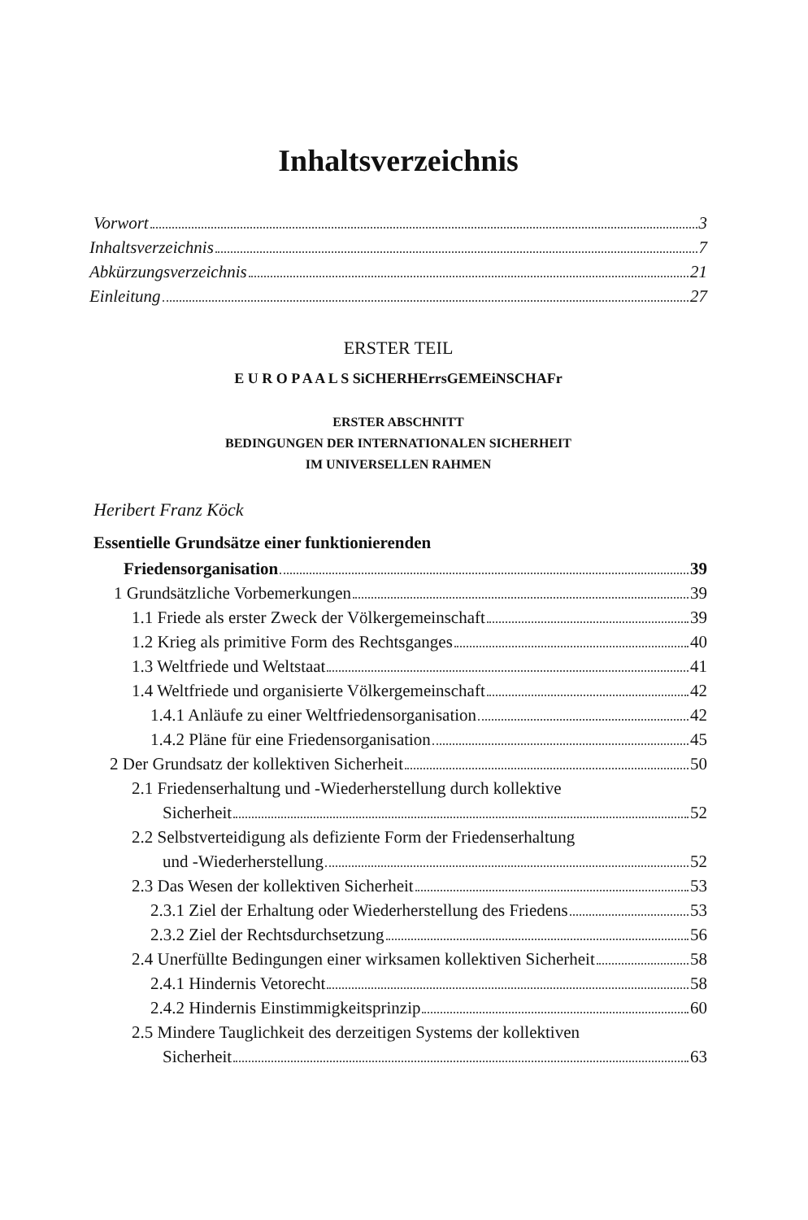Inhaltsverzeichnis
Vorwort 3
Inhaltsverzeichnis 7
Abkürzungsverzeichnis 21
Einleitung 27
ERSTER TEIL
E U R O P A A L S SiCHERHErrsGEMEiNSCHAFr
ERSTER ABSCHNITT
BEDINGUNGEN DER INTERNATIONALEN SICHERHEIT
IM UNIVERSELLEN RAHMEN
Heribert Franz Köck
Essentielle Grundsätze einer funktionierenden
Friedensorganisation 39
1 Grundsätzliche Vorbemerkungen 39
1.1 Friede als erster Zweck der Völkergemeinschaft 39
1.2 Krieg als primitive Form des Rechtsganges 40
1.3 Weltfriede und Weltstaat 41
1.4 Weltfriede und organisierte Völkergemeinschaft 42
1.4.1 Anläufe zu einer Weltfriedensorganisation 42
1.4.2 Pläne für eine Friedensorganisation 45
2 Der Grundsatz der kollektiven Sicherheit 50
2.1 Friedenserhaltung und -Wiederherstellung durch kollektive
Sicherheit 52
2.2 Selbstverteidigung als defiziente Form der Friedenserhaltung
und -Wiederherstellung 52
2.3 Das Wesen der kollektiven Sicherheit 53
2.3.1 Ziel der Erhaltung oder Wiederherstellung des Friedens 53
2.3.2 Ziel der Rechtsdurchsetzung 56
2.4 Unerfüllte Bedingungen einer wirksamen kollektiven Sicherheit 58
2.4.1 Hindernis Vetorecht 58
2.4.2 Hindernis Einstimmigkeitsprinzip 60
2.5 Mindere Tauglichkeit des derzeitigen Systems der kollektiven
Sicherheit 63